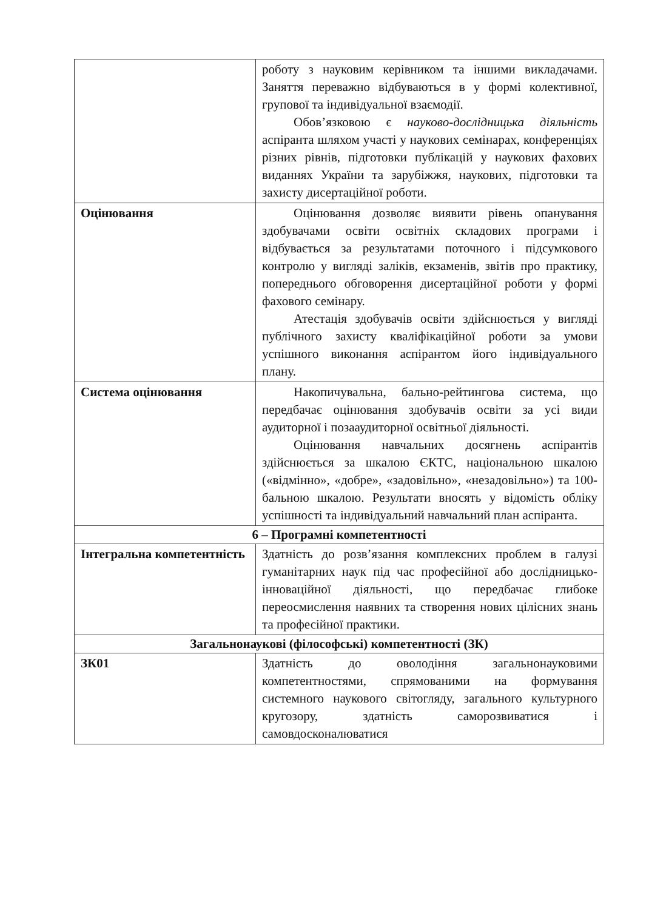| | роботу з науковим керівником та іншими викладачами. Заняття переважно відбуваються в у формі колективної, групової та індивідуальної взаємодії. Обов’язковою є науково-дослідницька діяльність аспіранта шляхом участі у наукових семінарах, конференціях різних рівнів, підготовки публікацій у наукових фахових виданнях України та зарубіжжя, наукових, підготовки та захисту дисертаційної роботи. |
| Оцінювання | Оцінювання дозволяє виявити рівень опанування здобувачами освіти освітніх складових програми і відбувається за результатами поточного і підсумкового контролю у вигляді заліків, екзаменів, звітів про практику, попереднього обговорення дисертаційної роботи у формі фахового семінару. Атестація здобувачів освіти здійснюється у вигляді публічного захисту кваліфікаційної роботи за умови успішного виконання аспірантом його індивідуального плану. |
| Система оцінювання | Накопичувальна, бально-рейтингова система, що передбачає оцінювання здобувачів освіти за усі види аудиторної і позааудиторної освітньої діяльності. Оцінювання навчальних досягнень аспірантів здійснюється за шкалою ЄКТС, національною шкалою («відмінно», «добре», «задовільно», «незадовільно») та 100-бальною шкалою. Результати вносять у відомість обліку успішності та індивідуальний навчальний план аспіранта. |
| 6 – Програмні компетентності | |
| Інтегральна компетентність | Здатність до розв’язання комплексних проблем в галузі гуманітарних наук під час професійної або дослідницько-інноваційної діяльності, що передбачає глибоке переосмислення наявних та створення нових цілісних знань та професійної практики. |
| Загальнонаукові (філософські) компетентності (ЗК) | |
| ЗК01 | Здатність до оволодіння загальнонауковими компетентностями, спрямованими на формування системного наукового світогляду, загального культурного кругозору, здатність саморозвиватися і самовдосконалюватися |